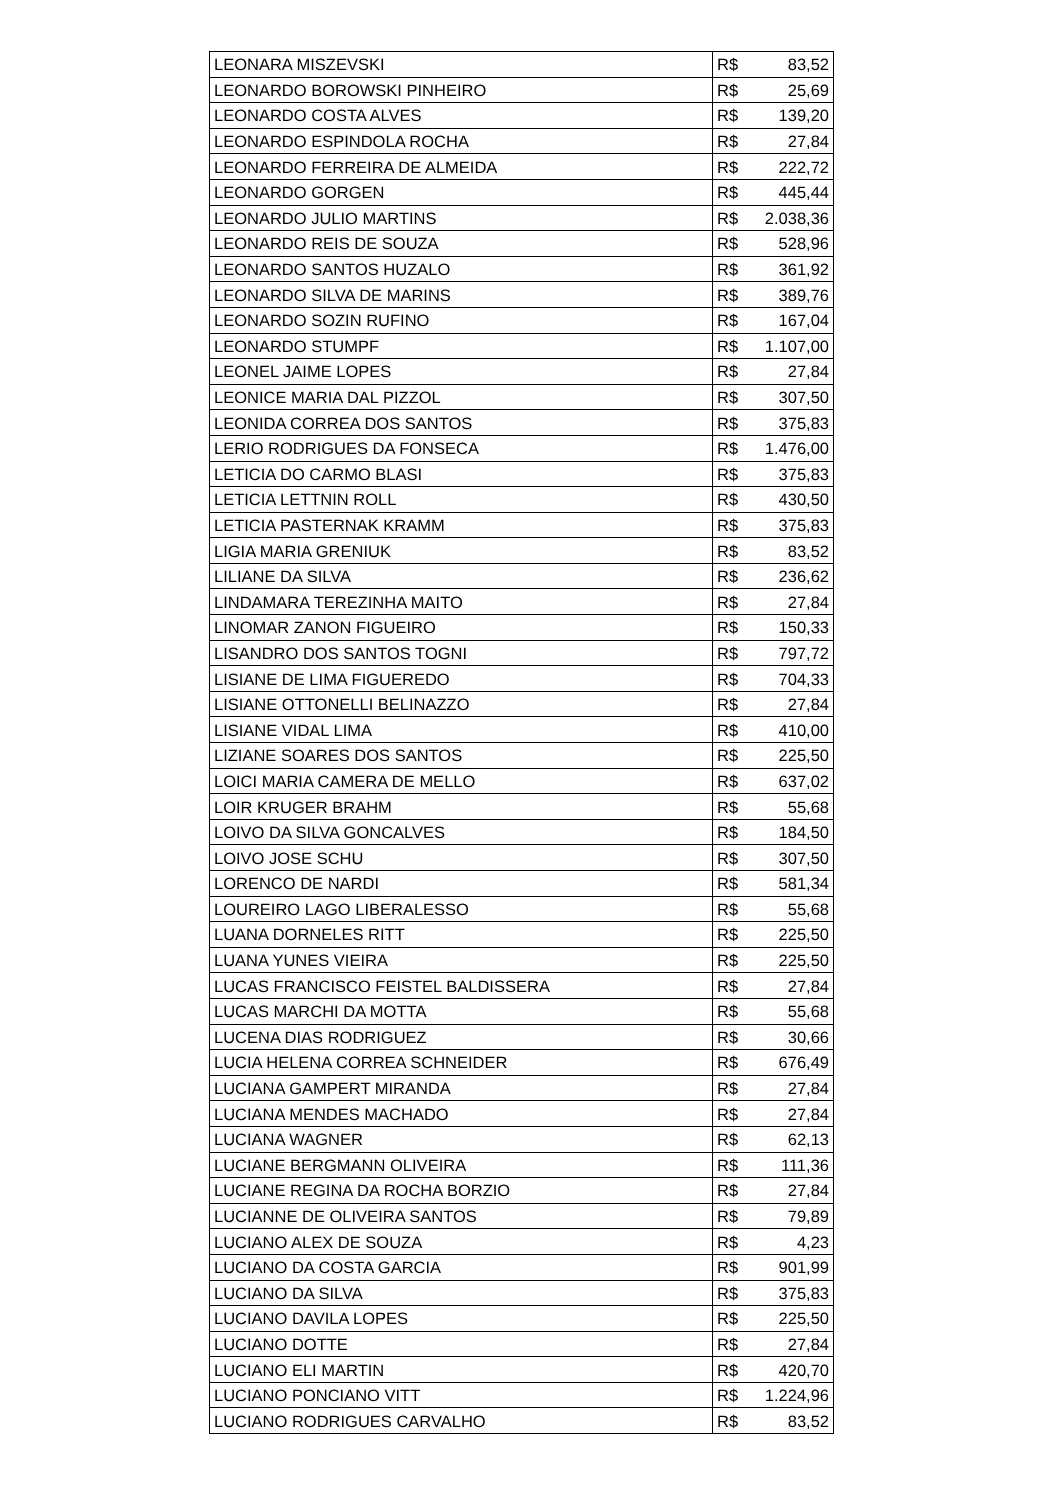| LEONARA MISZEVSKI | R$ | 83,52 |
| LEONARDO BOROWSKI PINHEIRO | R$ | 25,69 |
| LEONARDO COSTA ALVES | R$ | 139,20 |
| LEONARDO ESPINDOLA ROCHA | R$ | 27,84 |
| LEONARDO FERREIRA DE ALMEIDA | R$ | 222,72 |
| LEONARDO GORGEN | R$ | 445,44 |
| LEONARDO JULIO MARTINS | R$ | 2.038,36 |
| LEONARDO REIS DE SOUZA | R$ | 528,96 |
| LEONARDO SANTOS HUZALO | R$ | 361,92 |
| LEONARDO SILVA DE MARINS | R$ | 389,76 |
| LEONARDO SOZIN RUFINO | R$ | 167,04 |
| LEONARDO STUMPF | R$ | 1.107,00 |
| LEONEL JAIME LOPES | R$ | 27,84 |
| LEONICE MARIA DAL PIZZOL | R$ | 307,50 |
| LEONIDA CORREA DOS SANTOS | R$ | 375,83 |
| LERIO RODRIGUES DA FONSECA | R$ | 1.476,00 |
| LETICIA DO CARMO BLASI | R$ | 375,83 |
| LETICIA LETTNIN ROLL | R$ | 430,50 |
| LETICIA PASTERNAK KRAMM | R$ | 375,83 |
| LIGIA MARIA GRENIUK | R$ | 83,52 |
| LILIANE DA SILVA | R$ | 236,62 |
| LINDAMARA TEREZINHA MAITO | R$ | 27,84 |
| LINOMAR ZANON FIGUEIRO | R$ | 150,33 |
| LISANDRO DOS SANTOS TOGNI | R$ | 797,72 |
| LISIANE DE LIMA FIGUEREDO | R$ | 704,33 |
| LISIANE OTTONELLI BELINAZZO | R$ | 27,84 |
| LISIANE VIDAL LIMA | R$ | 410,00 |
| LIZIANE SOARES DOS SANTOS | R$ | 225,50 |
| LOICI MARIA CAMERA DE MELLO | R$ | 637,02 |
| LOIR KRUGER BRAHM | R$ | 55,68 |
| LOIVO DA SILVA GONCALVES | R$ | 184,50 |
| LOIVO JOSE SCHU | R$ | 307,50 |
| LORENCO DE NARDI | R$ | 581,34 |
| LOUREIRO LAGO LIBERALESSO | R$ | 55,68 |
| LUANA DORNELES RITT | R$ | 225,50 |
| LUANA YUNES VIEIRA | R$ | 225,50 |
| LUCAS FRANCISCO FEISTEL BALDISSERA | R$ | 27,84 |
| LUCAS MARCHI DA MOTTA | R$ | 55,68 |
| LUCENA DIAS RODRIGUEZ | R$ | 30,66 |
| LUCIA HELENA CORREA SCHNEIDER | R$ | 676,49 |
| LUCIANA GAMPERT MIRANDA | R$ | 27,84 |
| LUCIANA MENDES MACHADO | R$ | 27,84 |
| LUCIANA WAGNER | R$ | 62,13 |
| LUCIANE BERGMANN OLIVEIRA | R$ | 111,36 |
| LUCIANE REGINA DA ROCHA BORZIO | R$ | 27,84 |
| LUCIANNE DE OLIVEIRA SANTOS | R$ | 79,89 |
| LUCIANO ALEX DE SOUZA | R$ | 4,23 |
| LUCIANO DA COSTA GARCIA | R$ | 901,99 |
| LUCIANO DA SILVA | R$ | 375,83 |
| LUCIANO DAVILA LOPES | R$ | 225,50 |
| LUCIANO DOTTE | R$ | 27,84 |
| LUCIANO ELI MARTIN | R$ | 420,70 |
| LUCIANO PONCIANO VITT | R$ | 1.224,96 |
| LUCIANO RODRIGUES CARVALHO | R$ | 83,52 |